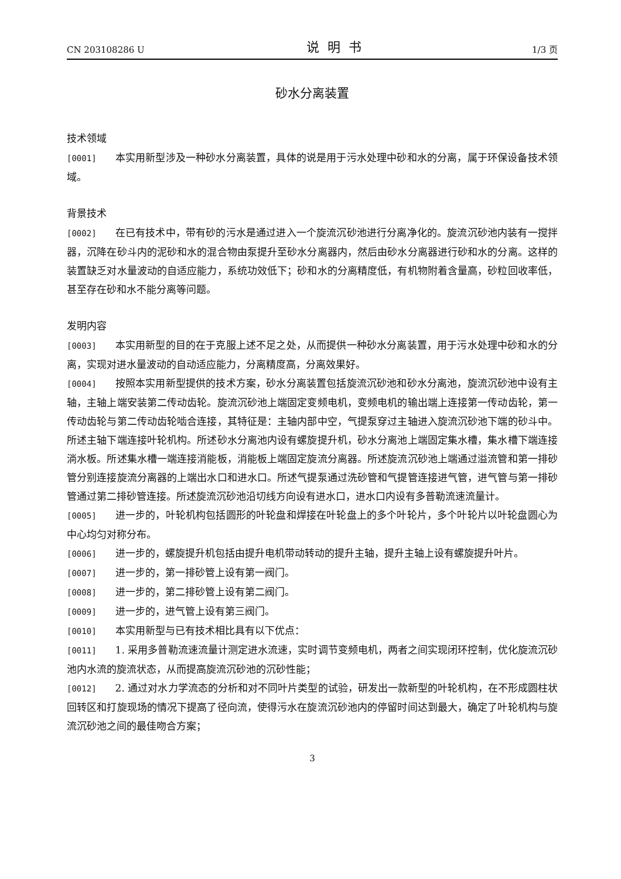CN 203108286 U 说明书 1/3 页
砂水分离装置
技术领域
[0001] 本实用新型涉及一种砂水分离装置，具体的说是用于污水处理中砂和水的分离，属于环保设备技术领域。
背景技术
[0002] 在已有技术中，带有砂的污水是通过进入一个旋流沉砂池进行分离净化的。旋流沉砂池内装有一搅拌器，沉降在砂斗内的泥砂和水的混合物由泵提升至砂水分离器内，然后由砂水分离器进行砂和水的分离。这样的装置缺乏对水量波动的自适应能力，系统功效低下；砂和水的分离精度低，有机物附着含量高，砂粒回收率低，甚至存在砂和水不能分离等问题。
发明内容
[0003] 本实用新型的目的在于克服上述不足之处，从而提供一种砂水分离装置，用于污水处理中砂和水的分离，实现对进水量波动的自动适应能力，分离精度高，分离效果好。
[0004] 按照本实用新型提供的技术方案，砂水分离装置包括旋流沉砂池和砂水分离池，旋流沉砂池中设有主轴，主轴上端安装第二传动齿轮。旋流沉砂池上端固定变频电机，变频电机的输出端上连接第一传动齿轮，第一传动齿轮与第二传动齿轮啮合连接，其特征是：主轴内部中空，气提泵穿过主轴进入旋流沉砂池下端的砂斗中。所述主轴下端连接叶轮机构。所述砂水分离池内设有螺旋提升机，砂水分离池上端固定集水槽，集水槽下端连接淌水板。所述集水槽一端连接消能板，消能板上端固定旋流分离器。所述旋流沉砂池上端通过溢流管和第一排砂管分别连接旋流分离器的上端出水口和进水口。所述气提泵通过洗砂管和气提管连接进气管，进气管与第一排砂管通过第二排砂管连接。所述旋流沉砂池沿切线方向设有进水口，进水口内设有多普勒流速流量计。
[0005] 进一步的，叶轮机构包括圆形的叶轮盘和焊接在叶轮盘上的多个叶轮片，多个叶轮片以叶轮盘圆心为中心均匀对称分布。
[0006] 进一步的，螺旋提升机包括由提升电机带动转动的提升主轴，提升主轴上设有螺旋提升叶片。
[0007] 进一步的，第一排砂管上设有第一阀门。
[0008] 进一步的，第二排砂管上设有第二阀门。
[0009] 进一步的，进气管上设有第三阀门。
[0010] 本实用新型与已有技术相比具有以下优点：
[0011] 1. 采用多普勒流速流量计测定进水流速，实时调节变频电机，两者之间实现闭环控制，优化旋流沉砂池内水流的旋流状态，从而提高旋流沉砂池的沉砂性能；
[0012] 2. 通过对水力学流态的分析和对不同叶片类型的试验，研发出一款新型的叶轮机构，在不形成圆柱状回转区和打旋现场的情况下提高了径向流，使得污水在旋流沉砂池内的停留时间达到最大，确定了叶轮机构与旋流沉砂池之间的最佳吻合方案；
3